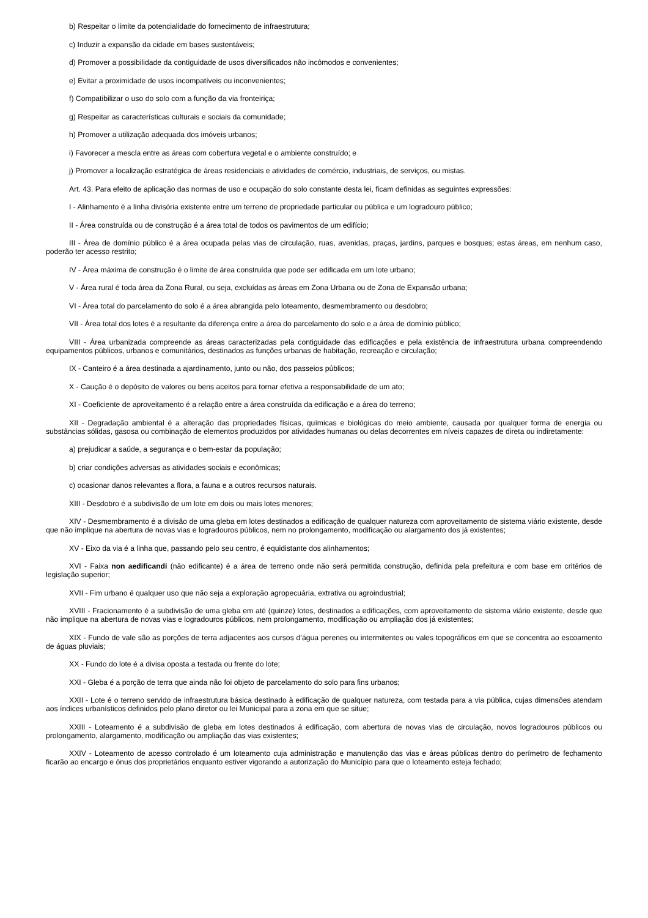b) Respeitar o limite da potencialidade do fornecimento de infraestrutura;
c) Induzir a expansão da cidade em bases sustentáveis;
d) Promover a possibilidade da contiguidade de usos diversificados não incômodos e convenientes;
e) Evitar a proximidade de usos incompatíveis ou inconvenientes;
f) Compatibilizar o uso do solo com a função da via fronteiriça;
g) Respeitar as características culturais e sociais da comunidade;
h) Promover a utilização adequada dos imóveis urbanos;
i) Favorecer a mescla entre as áreas com cobertura vegetal e o ambiente construído; e
j) Promover a localização estratégica de áreas residenciais e atividades de comércio, industriais, de serviços, ou mistas.
Art. 43. Para efeito de aplicação das normas de uso e ocupação do solo constante desta lei, ficam definidas as seguintes expressões:
I - Alinhamento é a linha divisória existente entre um terreno de propriedade particular ou pública e um logradouro público;
II - Área construída ou de construção é a área total de todos os pavimentos de um edifício;
III - Área de domínio público é a área ocupada pelas vias de circulação, ruas, avenidas, praças, jardins, parques e bosques; estas áreas, em nenhum caso, poderão ter acesso restrito;
IV - Área máxima de construção é o limite de área construída que pode ser edificada em um lote urbano;
V - Área rural é toda área da Zona Rural, ou seja, excluídas as áreas em Zona Urbana ou de Zona de Expansão urbana;
VI - Área total do parcelamento do solo é a área abrangida pelo loteamento, desmembramento ou desdobro;
VII - Área total dos lotes é a resultante da diferença entre a área do parcelamento do solo e a área de domínio público;
VIII - Área urbanizada compreende as áreas caracterizadas pela contiguidade das edificações e pela existência de infraestrutura urbana compreendendo equipamentos públicos, urbanos e comunitários, destinados as funções urbanas de habitação, recreação e circulação;
IX - Canteiro é a área destinada a ajardinamento, junto ou não, dos passeios públicos;
X - Caução é o depósito de valores ou bens aceitos para tornar efetiva a responsabilidade de um ato;
XI - Coeficiente de aproveitamento é a relação entre a área construída da edificação e a área do terreno;
XII - Degradação ambiental é a alteração das propriedades físicas, químicas e biológicas do meio ambiente, causada por qualquer forma de energia ou substâncias sólidas, gasosa ou combinação de elementos produzidos por atividades humanas ou delas decorrentes em níveis capazes de direta ou indiretamente:
a) prejudicar a saúde, a segurança e o bem-estar da população;
b) criar condições adversas as atividades sociais e econômicas;
c) ocasionar danos relevantes a flora, a fauna e a outros recursos naturais.
XIII - Desdobro é a subdivisão de um lote em dois ou mais lotes menores;
XIV - Desmembramento é a divisão de uma gleba em lotes destinados a edificação de qualquer natureza com aproveitamento de sistema viário existente, desde que não implique na abertura de novas vias e logradouros públicos, nem no prolongamento, modificação ou alargamento dos já existentes;
XV - Eixo da via é a linha que, passando pelo seu centro, é equidistante dos alinhamentos;
XVI - Faixa non aedificandi (não edificante) é a área de terreno onde não será permitida construção, definida pela prefeitura e com base em critérios de legislação superior;
XVII - Fim urbano é qualquer uso que não seja a exploração agropecuária, extrativa ou agroindustrial;
XVIII - Fracionamento é a subdivisão de uma gleba em até (quinze) lotes, destinados a edificações, com aproveitamento de sistema viário existente, desde que não implique na abertura de novas vias e logradouros públicos, nem prolongamento, modificação ou ampliação dos já existentes;
XIX - Fundo de vale são as porções de terra adjacentes aos cursos d’água perenes ou intermitentes ou vales topográficos em que se concentra ao escoamento de águas pluviais;
XX - Fundo do lote é a divisa oposta a testada ou frente do lote;
XXI - Gleba é a porção de terra que ainda não foi objeto de parcelamento do solo para fins urbanos;
XXII - Lote é o terreno servido de infraestrutura básica destinado à edificação de qualquer natureza, com testada para a via pública, cujas dimensões atendam aos índices urbanísticos definidos pelo plano diretor ou lei Municipal para a zona em que se situe;
XXIII - Loteamento é a subdivisão de gleba em lotes destinados á edificação, com abertura de novas vias de circulação, novos logradouros públicos ou prolongamento, alargamento, modificação ou ampliação das vias existentes;
XXIV - Loteamento de acesso controlado é um loteamento cuja administração e manutenção das vias e áreas públicas dentro do perímetro de fechamento ficarão ao encargo e ônus dos proprietários enquanto estiver vigorando a autorização do Município para que o loteamento esteja fechado;